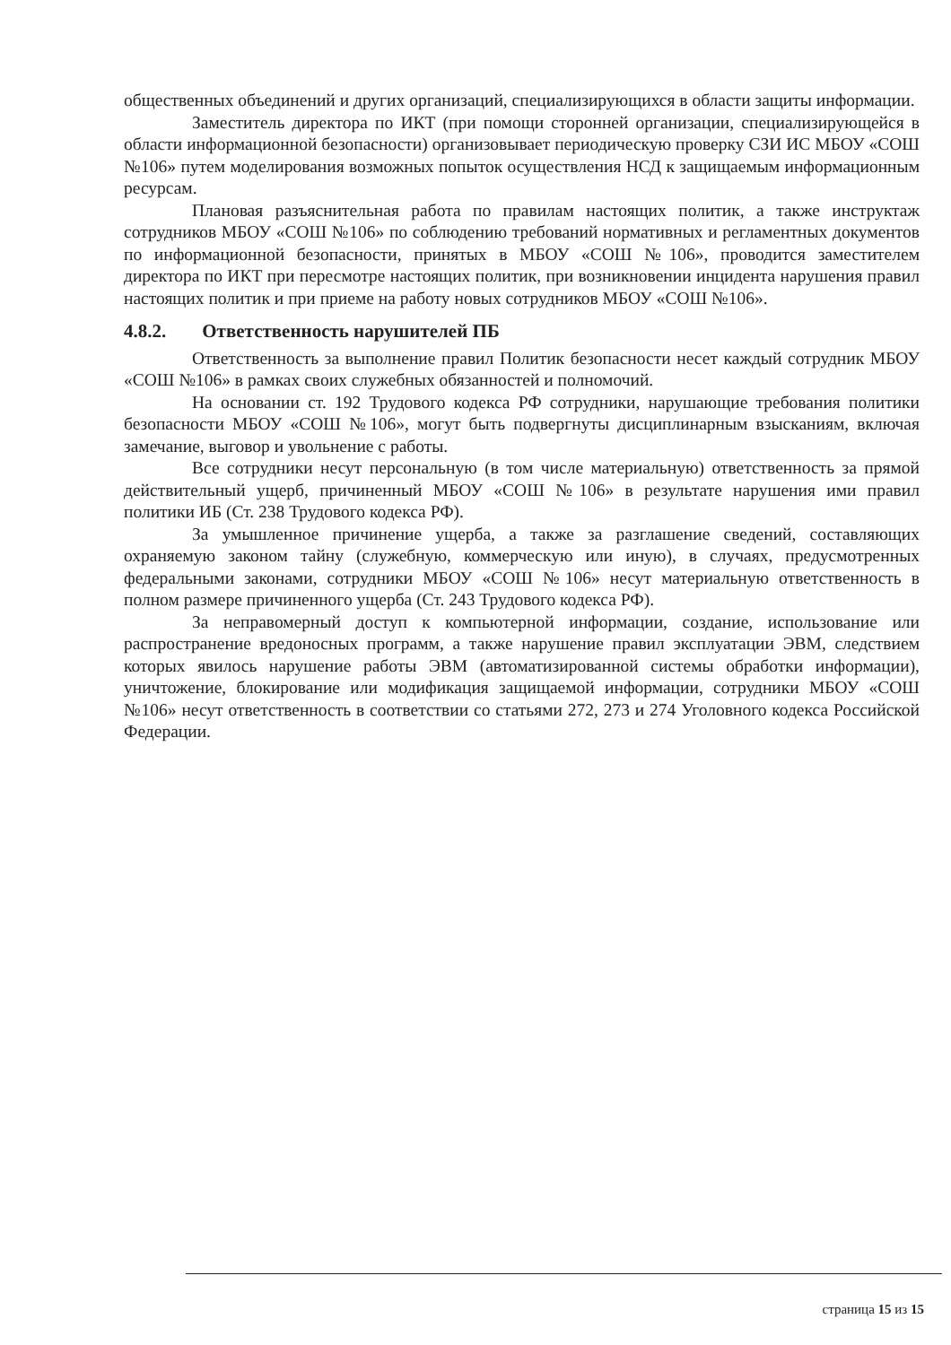общественных объединений и других организаций, специализирующихся в области защиты информации.
Заместитель директора по ИКТ (при помощи сторонней организации, специализирующейся в области информационной безопасности) организовывает периодическую проверку СЗИ ИС МБОУ «СОШ №106» путем моделирования возможных попыток осуществления НСД к защищаемым информационным ресурсам.
Плановая разъяснительная работа по правилам настоящих политик, а также инструктаж сотрудников МБОУ «СОШ №106» по соблюдению требований нормативных и регламентных документов по информационной безопасности, принятых в МБОУ «СОШ №106», проводится заместителем директора по ИКТ при пересмотре настоящих политик, при возникновении инцидента нарушения правил настоящих политик и при приеме на работу новых сотрудников МБОУ «СОШ №106».
4.8.2. Ответственность нарушителей ПБ
Ответственность за выполнение правил Политик безопасности несет каждый сотрудник МБОУ «СОШ №106» в рамках своих служебных обязанностей и полномочий.
На основании ст. 192 Трудового кодекса РФ сотрудники, нарушающие требования политики безопасности МБОУ «СОШ №106», могут быть подвергнуты дисциплинарным взысканиям, включая замечание, выговор и увольнение с работы.
Все сотрудники несут персональную (в том числе материальную) ответственность за прямой действительный ущерб, причиненный МБОУ «СОШ №106» в результате нарушения ими правил политики ИБ (Ст. 238 Трудового кодекса РФ).
За умышленное причинение ущерба, а также за разглашение сведений, составляющих охраняемую законом тайну (служебную, коммерческую или иную), в случаях, предусмотренных федеральными законами, сотрудники МБОУ «СОШ №106» несут материальную ответственность в полном размере причиненного ущерба (Ст. 243 Трудового кодекса РФ).
За неправомерный доступ к компьютерной информации, создание, использование или распространение вредоносных программ, а также нарушение правил эксплуатации ЭВМ, следствием которых явилось нарушение работы ЭВМ (автоматизированной системы обработки информации), уничтожение, блокирование или модификация защищаемой информации, сотрудники МБОУ «СОШ №106» несут ответственность в соответствии со статьями 272, 273 и 274 Уголовного кодекса Российской Федерации.
страница 15 из 15